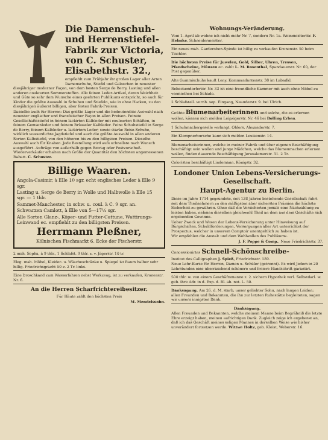Die Damenschuh- und Herrenstiefel-Fabrik zur Victoria, von C. Schuster, Elisabethstr. 32.,
empfiehlt zum Frühjahr ihr großes Lager aller Arten Damenschuhe, Stiefel und Galoschen in neuester diesjähriger moderner Façon, von dem besten Serge de Berry, Lasting und allen anderen couleurten Sommerstoffen. Alle feinen Leder-Artikel, deren Weichheit und Güte so sehr dem Wunsche eines geehrten Publikums entspricht, so auch für Kinder die größte Auswahl in Schuhen und Stiefeln, wie in ohne Hacken, zu den diesjährigen äußerst billigen, aber festen Fabrik-Preisen.
Dasselbe auch für Herren: Das größte Lager und die bedeutendste Auswahl nach neuester englischer und französischer Façon in allen Preisen. Feinste Gesellschaftsstiefel in feinem lackirten Kalbleder mit couleurten Schäften, in feinem Gemsenleder und feinem Brüsseler Kalbleder. Feine Schuhstiefel in Serge de Berry, feinem Kalbleder u. lackirtem Leder; sowie starke Reise-Schuhe, wirklich wasserdichte Jagdstiefel und auch die größte Auswahl in allen anderen Sorten Kalbstiefel, von den höheren bis zu den billigsten Preisen. Dieselbe Auswahl auch für Knaben. Jede Bestellung wird aufs schnellste nach Wunsch ausgeführt. Aufträge von außerhalb gegen Betrag oder Postvorschuß. Wiederverkäufer erhalten nach Größe der Quantität den höchsten angemessenen Rabatt. C. Schuster.
Billige Waaren.
Angola-Casimir, à Elle 10 sgr. echt englisches Leder à Elle 9 sgr.
Lasting u. Serge de Berry in Wolle und Halbwolle à Elle 15 sgr. — 1 thlr.
Sammet-Manchester, in schw. u. coul. à C. 9 sgr. an.
Schwarzen Camlott, à Elle von 5—17½ sgr.
Alle Sorten Glanz-, Köper- und Futter-Cattune, Wattirungs-Leinwand ec. empfiehlt zu den billigsten Preisen.
Herrmann Pleßner,
Kölnischen Fischmarkt 6. Ecke der Fischerstr.
2 mah. Sopha, à 9 thlr., 1 Schlafst. 9 thlr. z. v. Jägerstr. 10 tr.
Eleg. mah. Möbel, Kleider- u. Wäscheschränke u. Spiegel ist Raum halber sehr billig. Friedrichsgracht 50 z. 2 Tr. links.
Eine Droschkand zum Wasserfahren nebst Werkzeug, ist zu verkaufen, Kronenstr. Nr. 6.
An die Herren Scharfrichtereibesitzer.
Für Häute zahlt den höchsten Preis
M. Mendelssohn.
Wohnungs-Veränderung.
Vom 1. April ab wohne ich nicht mehr Nr. 7, sondern Nr. 1a. Weinmeisterstr. F. Helmke, Schneidermeister.
Ein neues mah. Garderoben-Spinde ist billig zu verkaufen Kronenstr. 50 beim Tischler.
Die höchsten Preise für Juwelen, Gold, Silber, Uhren, Tressen, Pfandscheine, Münzen ec. zahlt L. M. Rosenthal, Spandauerstr. Nr. 60, der Post gegenüber.
Alte Gummischuhe kauft Leny, Kommandantenstr. 38 im Labadkl.
Rebeckendorferstr. Nr. 33 ist eine freundliche Kammer mit auch ohne Möbel zu vermiethen bei Schado.
2 Schlafstell. vornh. sep. Eingang, Neanderstr. 9. bei Ulrich.
Geübte Blumenarbeiterinnen und solche, die es erlernen wollen, können sich melden Leipzigerstr. Nr. 46 bei Bolling Erben.
1 Schuhmachergeselle verlangt. Ohlers, Alexanderstr. 7.
Ein Klempnerbursche kann sich melden Louisenstr. 14.
Blumenarbeiterinnen, welche in meiner Fabrik und über eigenen Beschäftigung beschäftigt sein wollen und junge Mädchen, welche das Blumenmachen erlernen wollen, finden dauernde Beschäftigung Jerusalemerstr. 31. 2 Tr.
Coloristen beschäftigt Lindemann, Königstr. 32.
Londoner Union Lebens-Versicherungs-Gesellschaft.
Haupt-Agentur zu Berlin.
Diese im Jahre 1714 gegründete, seit 138 Jahren bestehende Gesellschaft führt seit dem Theilnehmern zu den mäßigsten aber sichersten Prämien die höchste Sicherheit zu gewähren. Ohne daß die Versicherten jemals eine Nachzahlung zu leisten haben, nehmen dieselben gleichwohl Theil an dem aus dem Geschäfte sich ergebenden Gewinne.
Ueber Zweck und Wesen der Lebens-Versicherung unter Hinweisung auf Bürgschaften, Schuldforderungen, Versorgungen aller Art unterrichtet der Prospectus, welcher in unserem Comptoir unentgeltlich zu haben ist.
Wir empfehlen die Anstalt und dem Wohlwollen des Publikums.
J. F. Poppe & Comp., Neue Friedrichsstr. 37.
Concessionirtes Schnell-Schönschreibe-
Institut des Calligraphen J. Spieß, Friedrichsstr. 189.
Neue Lehr-Kurse für Herren, Damen u. Schüler (getrennt). Es wird Jedem in 20 Lehrstunden eine überraschend schönere und freiere Handschrift garantirt.
500 thlr. w. von einem Geschäftsmanne z. 2. sichern Hypothek verl. Selbstdarl. w. geb. ihre Adr. in d. Exp. d. Bl. ab. not. L. 50.
Danksagung. Am 26. d. M. starb, unser geliebter Sohn, nach langen Leiden; allen Freunden und Bekannten, die ihn zur letzten Ruhestätte begleiteten, sagen wir unsern innigsten Dank.
Danksagung.
Allen Freunden und Bekannten, welche meinem Manne beim Begräbniß die letzte Ehre erzeigt haben, meinen aufrichtigen Dank. Zugleich zeige ich ergebenst an, daß ich das Geschäft meines seligen Mannes in derselben Weise wie bisher unverändert fortsetzen werde. Wittwe Holtz, geb. Kleist, Weberstr. 16.